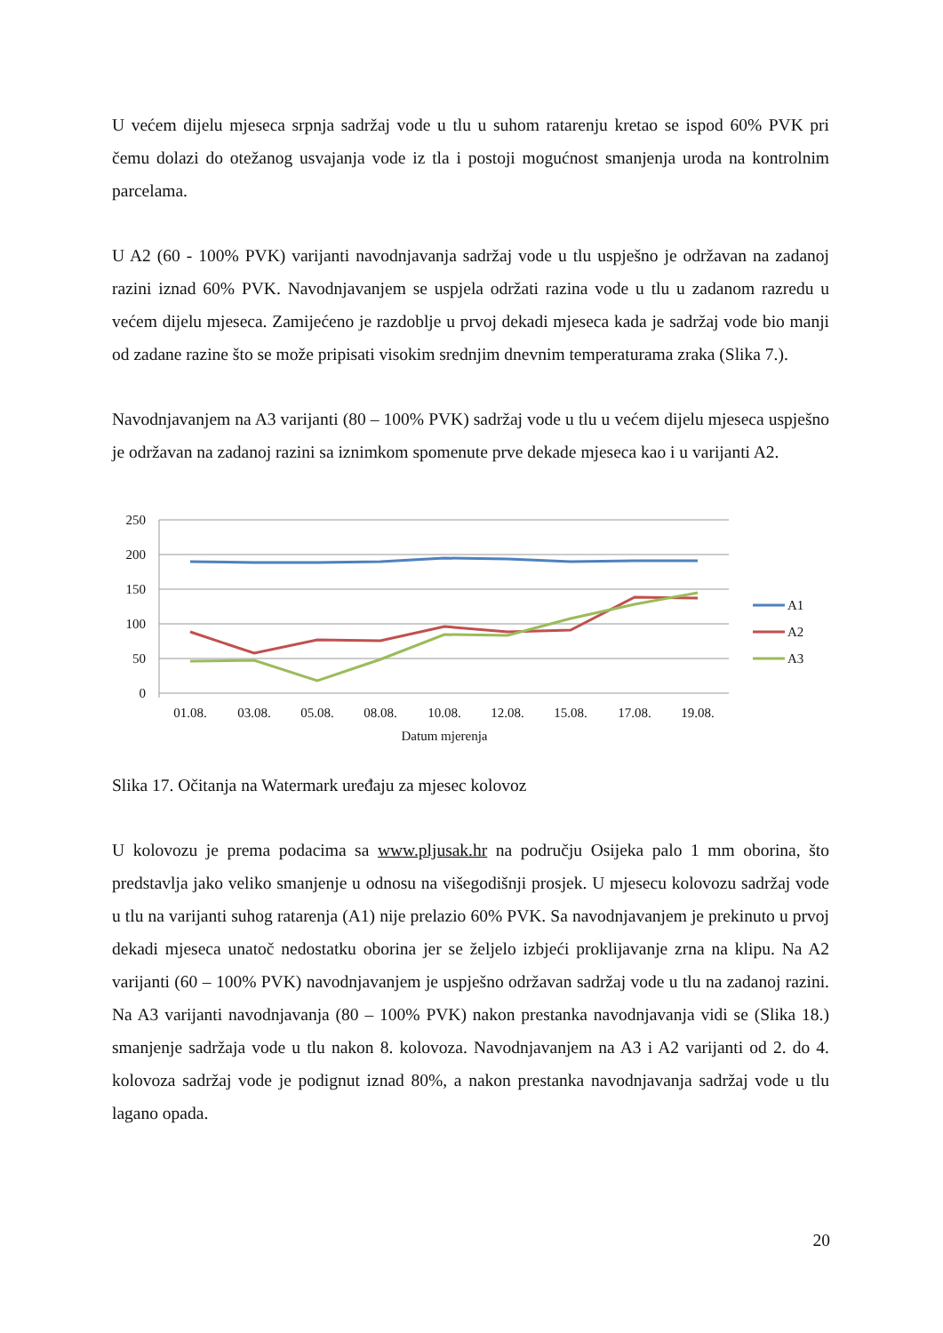U većem dijelu mjeseca srpnja sadržaj vode u tlu u suhom ratarenju kretao se ispod 60% PVK pri čemu dolazi do otežanog usvajanja vode iz tla i postoji mogućnost smanjenja uroda na kontrolnim parcelama.
U A2 (60 - 100% PVK) varijanti navodnjavanja sadržaj vode u tlu uspješno je održavan na zadanoj razini iznad 60% PVK. Navodnjavanjem se uspjela održati razina vode u tlu u zadanom razredu u većem dijelu mjeseca. Zamijećeno je razdoblje u prvoj dekadi mjeseca kada je sadržaj vode bio manji od zadane razine što se može pripisati visokim srednjim dnevnim temperaturama zraka (Slika 7.).
Navodnjavanjem na A3 varijanti (80 – 100% PVK) sadržaj vode u tlu u većem dijelu mjeseca uspješno je održavan na zadanoj razini sa iznimkom spomenute prve dekade mjeseca kao i u varijanti A2.
250
200
150
100
50
0
01.08.
03.08.
05.08.
08.08.
10.08.
12.08.
15.08.
17.08.
19.08.
Datum mjerenja
A1
A2
A3
Slika 17. Očitanja na Watermark uređaju za mjesec kolovoz
U kolovozu je prema podacima sa www.pljusak.hr na području Osijeka palo 1 mm oborina, što predstavlja jako veliko smanjenje u odnosu na višegodišnji prosjek. U mjesecu kolovozu sadržaj vode u tlu na varijanti suhog ratarenja (A1) nije prelazio 60% PVK. Sa navodnjavanjem je prekinuto u prvoj dekadi mjeseca unatoč nedostatku oborina jer se željelo izbjeći proklijavanje zrna na klipu. Na A2 varijanti (60 – 100% PVK) navodnjavanjem je uspješno održavan sadržaj vode u tlu na zadanoj razini. Na A3 varijanti navodnjavanja (80 – 100% PVK) nakon prestanka navodnjavanja vidi se (Slika 18.) smanjenje sadržaja vode u tlu nakon 8. kolovoza. Navodnjavanjem na A3 i A2 varijanti od 2. do 4. kolovoza sadržaj vode je podignut iznad 80%, a nakon prestanka navodnjavanja sadržaj vode u tlu lagano opada.
20